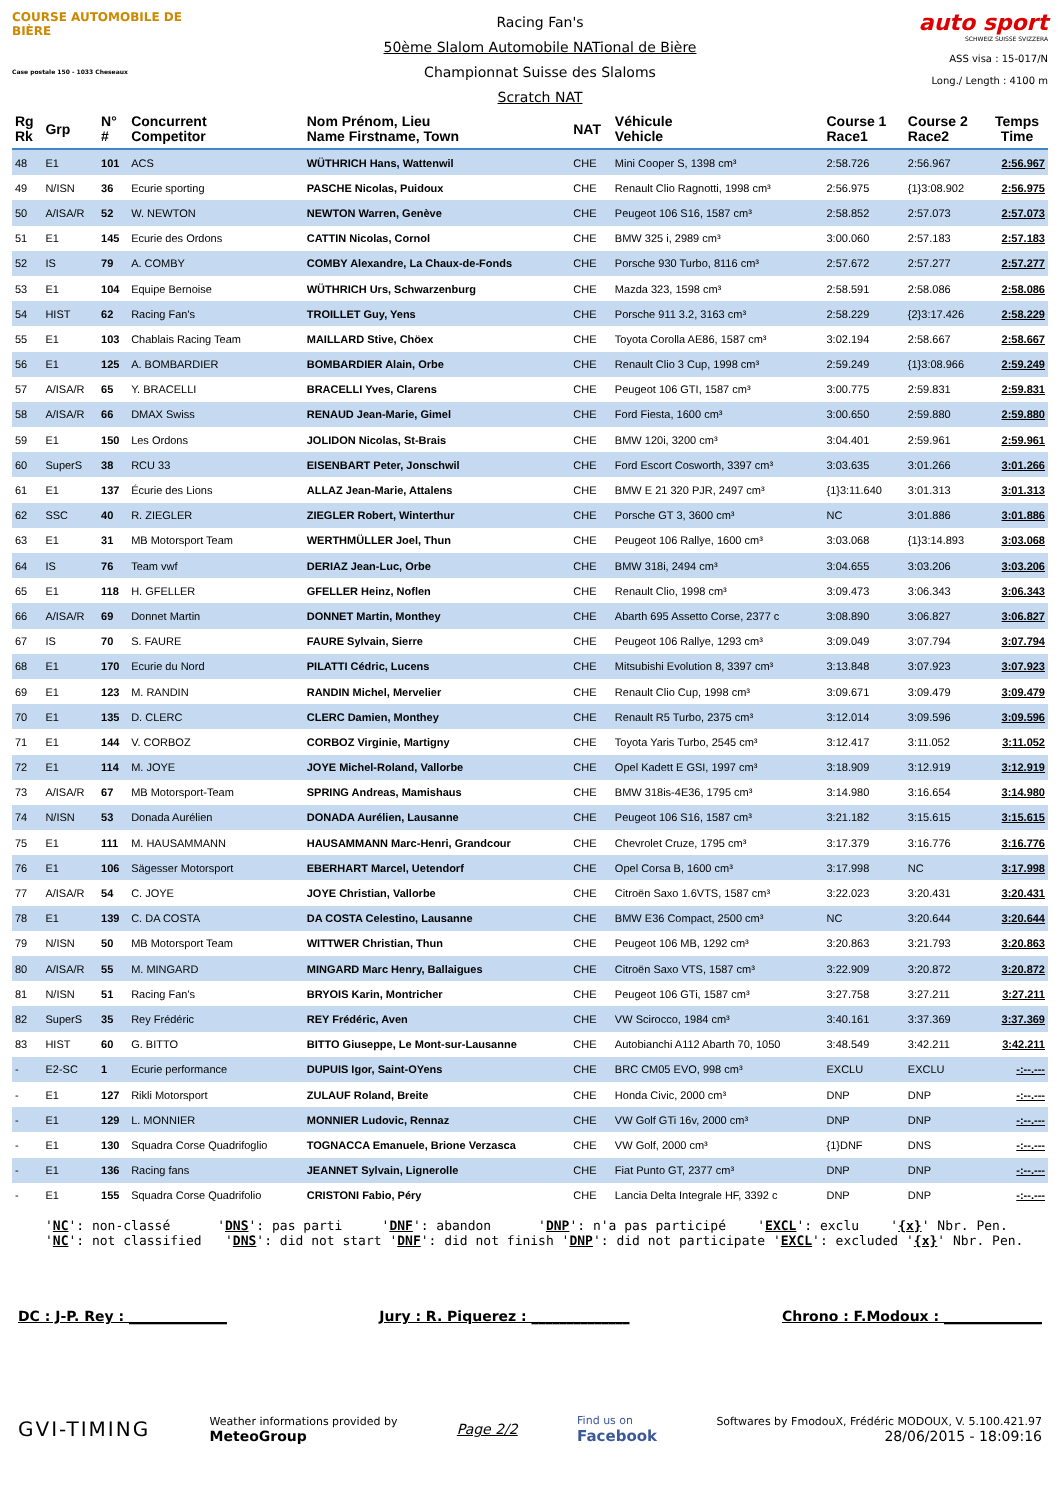COURSE AUTOMOBILE DE BIÈRE
Case postale 150 - 1033 Cheseaux
Racing Fan's
50ème Slalom Automobile NATional de Bière
Championnat Suisse des Slaloms
Scratch NAT
auto sport
SCHWEIZ SUISSE SVIZZERA
ASS visa : 15-017/N
Long./ Length : 4100 m
| Rg Rk | Grp | N° # | Concurrent Competitor | Nom Prénom, Lieu Name Firstname, Town | NAT | Véhicule Vehicle | Course 1 Race1 | Course 2 Race2 | Temps Time |
| --- | --- | --- | --- | --- | --- | --- | --- | --- | --- |
| 48 | E1 | 101 | ACS | WÜTHRICH Hans, Wattenwil | CHE | Mini Cooper S, 1398 cm³ | 2:58.726 | 2:56.967 | 2:56.967 |
| 49 | N/ISN | 36 | Ecurie sporting | PASCHE Nicolas, Puidoux | CHE | Renault Clio Ragnotti, 1998 cm³ | 2:56.975 | {1}3:08.902 | 2:56.975 |
| 50 | A/ISA/R | 52 | W. NEWTON | NEWTON Warren, Genève | CHE | Peugeot 106 S16, 1587 cm³ | 2:58.852 | 2:57.073 | 2:57.073 |
| 51 | E1 | 145 | Ecurie des Ordons | CATTIN Nicolas, Cornol | CHE | BMW 325 i, 2989 cm³ | 3:00.060 | 2:57.183 | 2:57.183 |
| 52 | IS | 79 | A. COMBY | COMBY Alexandre, La Chaux-de-Fonds | CHE | Porsche 930 Turbo, 8116 cm³ | 2:57.672 | 2:57.277 | 2:57.277 |
| 53 | E1 | 104 | Equipe Bernoise | WÜTHRICH Urs, Schwarzenburg | CHE | Mazda 323, 1598 cm³ | 2:58.591 | 2:58.086 | 2:58.086 |
| 54 | HIST | 62 | Racing Fan's | TROILLET Guy, Yens | CHE | Porsche 911 3.2, 3163 cm³ | 2:58.229 | {2}3:17.426 | 2:58.229 |
| 55 | E1 | 103 | Chablais Racing Team | MAILLARD Stive, Chöex | CHE | Toyota Corolla AE86, 1587 cm³ | 3:02.194 | 2:58.667 | 2:58.667 |
| 56 | E1 | 125 | A. BOMBARDIER | BOMBARDIER Alain, Orbe | CHE | Renault Clio 3 Cup, 1998 cm³ | 2:59.249 | {1}3:08.966 | 2:59.249 |
| 57 | A/ISA/R | 65 | Y. BRACELLI | BRACELLI Yves, Clarens | CHE | Peugeot 106 GTI, 1587 cm³ | 3:00.775 | 2:59.831 | 2:59.831 |
| 58 | A/ISA/R | 66 | DMAX Swiss | RENAUD Jean-Marie, Gimel | CHE | Ford Fiesta, 1600 cm³ | 3:00.650 | 2:59.880 | 2:59.880 |
| 59 | E1 | 150 | Les Ordons | JOLIDON Nicolas, St-Brais | CHE | BMW 120i, 3200 cm³ | 3:04.401 | 2:59.961 | 2:59.961 |
| 60 | SuperS | 38 | RCU 33 | EISENBART Peter, Jonschwil | CHE | Ford Escort Cosworth, 3397 cm³ | 3:03.635 | 3:01.266 | 3:01.266 |
| 61 | E1 | 137 | Écurie des Lions | ALLAZ Jean-Marie, Attalens | CHE | BMW E 21 320 PJR, 2497 cm³ | {1}3:11.640 | 3:01.313 | 3:01.313 |
| 62 | SSC | 40 | R. ZIEGLER | ZIEGLER Robert, Winterthur | CHE | Porsche GT 3, 3600 cm³ | NC | 3:01.886 | 3:01.886 |
| 63 | E1 | 31 | MB Motorsport Team | WERTHMÜLLER Joel, Thun | CHE | Peugeot 106 Rallye, 1600 cm³ | 3:03.068 | {1}3:14.893 | 3:03.068 |
| 64 | IS | 76 | Team vwf | DERIAZ Jean-Luc, Orbe | CHE | BMW 318i, 2494 cm³ | 3:04.655 | 3:03.206 | 3:03.206 |
| 65 | E1 | 118 | H. GFELLER | GFELLER Heinz, Noflen | CHE | Renault Clio, 1998 cm³ | 3:09.473 | 3:06.343 | 3:06.343 |
| 66 | A/ISA/R | 69 | Donnet Martin | DONNET Martin, Monthey | CHE | Abarth 695 Assetto Corse, 2377 c | 3:08.890 | 3:06.827 | 3:06.827 |
| 67 | IS | 70 | S. FAURE | FAURE Sylvain, Sierre | CHE | Peugeot 106 Rallye, 1293 cm³ | 3:09.049 | 3:07.794 | 3:07.794 |
| 68 | E1 | 170 | Ecurie du Nord | PILATTI Cédric, Lucens | CHE | Mitsubishi Evolution 8, 3397 cm³ | 3:13.848 | 3:07.923 | 3:07.923 |
| 69 | E1 | 123 | M. RANDIN | RANDIN Michel, Mervelier | CHE | Renault Clio Cup, 1998 cm³ | 3:09.671 | 3:09.479 | 3:09.479 |
| 70 | E1 | 135 | D. CLERC | CLERC Damien, Monthey | CHE | Renault R5 Turbo, 2375 cm³ | 3:12.014 | 3:09.596 | 3:09.596 |
| 71 | E1 | 144 | V. CORBOZ | CORBOZ Virginie, Martigny | CHE | Toyota Yaris Turbo, 2545 cm³ | 3:12.417 | 3:11.052 | 3:11.052 |
| 72 | E1 | 114 | M. JOYE | JOYE Michel-Roland, Vallorbe | CHE | Opel Kadett E GSI, 1997 cm³ | 3:18.909 | 3:12.919 | 3:12.919 |
| 73 | A/ISA/R | 67 | MB Motorsport-Team | SPRING Andreas, Mamishaus | CHE | BMW 318is-4E36, 1795 cm³ | 3:14.980 | 3:16.654 | 3:14.980 |
| 74 | N/ISN | 53 | Donada Aurélien | DONADA Aurélien, Lausanne | CHE | Peugeot 106 S16, 1587 cm³ | 3:21.182 | 3:15.615 | 3:15.615 |
| 75 | E1 | 111 | M. HAUSAMMANN | HAUSAMMANN Marc-Henri, Grandcour | CHE | Chevrolet Cruze, 1795 cm³ | 3:17.379 | 3:16.776 | 3:16.776 |
| 76 | E1 | 106 | Sägesser Motorsport | EBERHART Marcel, Uetendorf | CHE | Opel Corsa B, 1600 cm³ | 3:17.998 | NC | 3:17.998 |
| 77 | A/ISA/R | 54 | C. JOYE | JOYE Christian, Vallorbe | CHE | Citroën Saxo 1.6VTS, 1587 cm³ | 3:22.023 | 3:20.431 | 3:20.431 |
| 78 | E1 | 139 | C. DA COSTA | DA COSTA Celestino, Lausanne | CHE | BMW E36 Compact, 2500 cm³ | NC | 3:20.644 | 3:20.644 |
| 79 | N/ISN | 50 | MB Motorsport Team | WITTWER Christian, Thun | CHE | Peugeot 106 MB, 1292 cm³ | 3:20.863 | 3:21.793 | 3:20.863 |
| 80 | A/ISA/R | 55 | M. MINGARD | MINGARD Marc Henry, Ballaigues | CHE | Citroën Saxo VTS, 1587 cm³ | 3:22.909 | 3:20.872 | 3:20.872 |
| 81 | N/ISN | 51 | Racing Fan's | BRYOIS Karin, Montricher | CHE | Peugeot 106 GTi, 1587 cm³ | 3:27.758 | 3:27.211 | 3:27.211 |
| 82 | SuperS | 35 | Rey Frédéric | REY Frédéric, Aven | CHE | VW Scirocco, 1984 cm³ | 3:40.161 | 3:37.369 | 3:37.369 |
| 83 | HIST | 60 | G. BITTO | BITTO Giuseppe, Le Mont-sur-Lausanne | CHE | Autobianchi A112 Abarth 70, 1050 | 3:48.549 | 3:42.211 | 3:42.211 |
| - | E2-SC | 1 | Ecurie performance | DUPUIS Igor, Saint-OYens | CHE | BRC CM05 EVO, 998 cm³ | EXCLU | EXCLU | -:--.--- |
| - | E1 | 127 | Rikli Motorsport | ZULAUF Roland, Breite | CHE | Honda Civic, 2000 cm³ | DNP | DNP | -:--.--- |
| - | E1 | 129 | L. MONNIER | MONNIER Ludovic, Rennaz | CHE | VW Golf GTi 16v, 2000 cm³ | DNP | DNP | -:--.--- |
| - | E1 | 130 | Squadra Corse Quadrifoglio | TOGNACCA Emanuele, Brione Verzasca | CHE | VW Golf, 2000 cm³ | {1}DNF | DNS | -:--.--- |
| - | E1 | 136 | Racing fans | JEANNET Sylvain, Lignerolle | CHE | Fiat Punto GT, 2377 cm³ | DNP | DNP | -:--.--- |
| - | E1 | 155 | Squadra Corse Quadrifolio | CRISTONI Fabio, Péry | CHE | Lancia Delta Integrale HF, 3392 c | DNP | DNP | -:--.--- |
'NC': non-classé 'DNS': pas parti 'DNF': abandon 'DNP': n'a pas participé 'EXCL': exclu '{x}' Nbr. Pen. 'NC': not classified 'DNS': did not start 'DNF': did not finish 'DNP': did not participate 'EXCL': excluded '{x}' Nbr. Pen.
DC : J-P. Rey : ______________ Jury : R. Piquerez : ______________ Chrono : F.Modoux : ______________
GVI-TIMING Weather informations provided by
MeteoGroup Page 2/2 Find us on
Facebook Softwares by FmodouX, Frédéric MODOUX, V. 5.100.421.97
28/06/2015 - 18:09:16